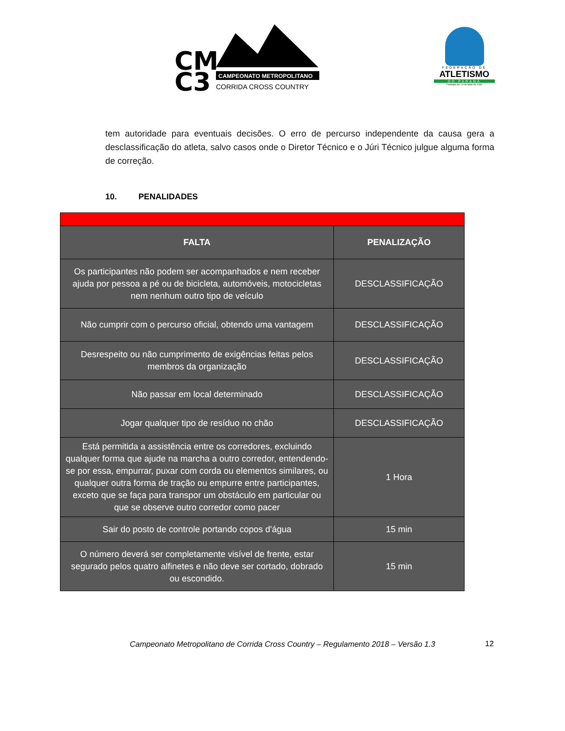CM
C3
CAMPEONATO METROPOLITANO
CORRIDA CROSS COUNTRY
FEDERAÇÃO DE
ATLETISMO
DO PARANÁ
Fundada em 23 de Maio de 1932
tem autoridade para eventuais decisões. O erro de percurso independente da causa gera a desclassificação do atleta, salvo casos onde o Diretor Técnico e o Júri Técnico julgue alguma forma de correção.
10. PENALIDADES
| FALTA | PENALIZAÇÃO |
| --- | --- |
| Os participantes não podem ser acompanhados e nem receber ajuda por pessoa a pé ou de bicicleta, automóveis, motocicletas nem nenhum outro tipo de veículo | DESCLASSIFICAÇÃO |
| Não cumprir com o percurso oficial, obtendo uma vantagem | DESCLASSIFICAÇÃO |
| Desrespeito ou não cumprimento de exigências feitas pelos membros da organização | DESCLASSIFICAÇÃO |
| Não passar em local determinado | DESCLASSIFICAÇÃO |
| Jogar qualquer tipo de resíduo no chão | DESCLASSIFICAÇÃO |
| Está permitida a assistência entre os corredores, excluindo qualquer forma que ajude na marcha a outro corredor, entendendo-se por essa, empurrar, puxar com corda ou elementos similares, ou qualquer outra forma de tração ou empurre entre participantes, exceto que se faça para transpor um obstáculo em particular ou que se observe outro corredor como pacer | 1 Hora |
| Sair do posto de controle portando copos d'água | 15 min |
| O número deverá ser completamente visível de frente, estar segurado pelos quatro alfinetes e não deve ser cortado, dobrado ou escondido. | 15 min |
12
Campeonato Metropolitano de Corrida Cross Country – Regulamento 2018 – Versão 1.3